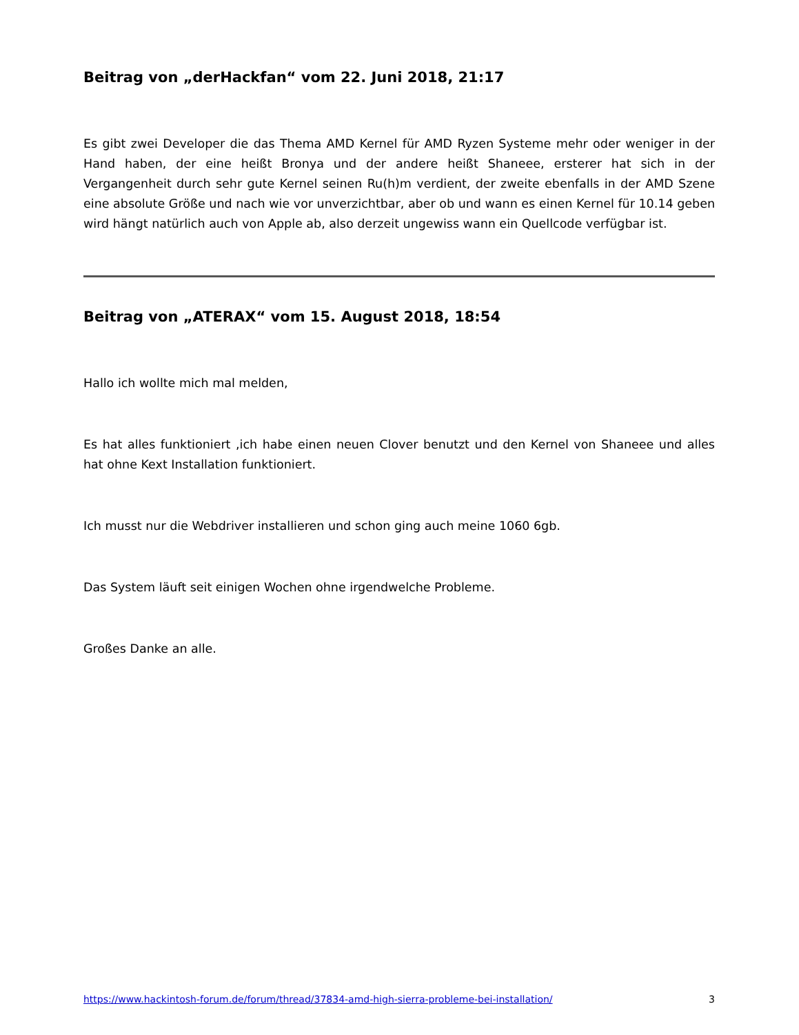Beitrag von „derHackfan“ vom 22. Juni 2018, 21:17
Es gibt zwei Developer die das Thema AMD Kernel für AMD Ryzen Systeme mehr oder weniger in der Hand haben, der eine heißt Bronya und der andere heißt Shaneee, ersterer hat sich in der Vergangenheit durch sehr gute Kernel seinen Ru(h)m verdient, der zweite ebenfalls in der AMD Szene eine absolute Größe und nach wie vor unverzichtbar, aber ob und wann es einen Kernel für 10.14 geben wird hängt natürlich auch von Apple ab, also derzeit ungewiss wann ein Quellcode verfügbar ist.
Beitrag von „ATERAX“ vom 15. August 2018, 18:54
Hallo ich wollte mich mal melden,
Es hat alles funktioniert ,ich habe einen neuen Clover benutzt und den Kernel von Shaneee und alles hat ohne Kext Installation funktioniert.
Ich musst nur die Webdriver installieren und schon ging auch meine 1060 6gb.
Das System läuft seit einigen Wochen ohne irgendwelche Probleme.
Großes Danke an alle.
https://www.hackintosh-forum.de/forum/thread/37834-amd-high-sierra-probleme-bei-installation/ 3